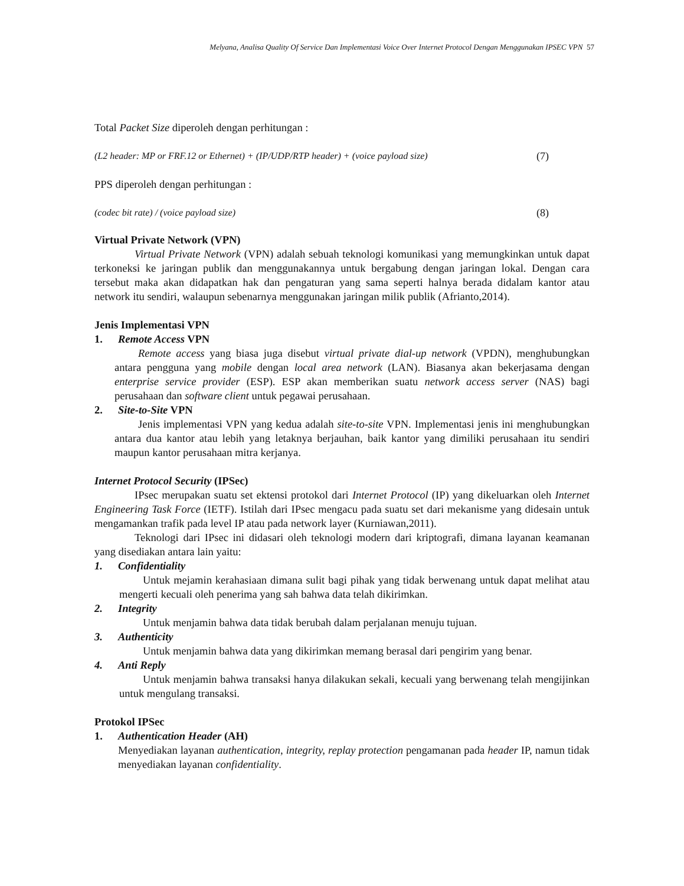Melyana, Analisa Quality Of Service Dan Implementasi Voice Over Internet Protocol Dengan Menggunakan IPSEC VPN 57
Total Packet Size diperoleh dengan perhitungan :
(L2 header: MP or FRF.12 or Ethernet) + (IP/UDP/RTP header) + (voice payload size) (7)
PPS diperoleh dengan perhitungan :
(codec bit rate) / (voice payload size) (8)
Virtual Private Network (VPN)
Virtual Private Network (VPN) adalah sebuah teknologi komunikasi yang memungkinkan untuk dapat terkoneksi ke jaringan publik dan menggunakannya untuk bergabung dengan jaringan lokal. Dengan cara tersebut maka akan didapatkan hak dan pengaturan yang sama seperti halnya berada didalam kantor atau network itu sendiri, walaupun sebenarnya menggunakan jaringan milik publik (Afrianto,2014).
Jenis Implementasi VPN
1. Remote Access VPN
Remote access yang biasa juga disebut virtual private dial-up network (VPDN), menghubungkan antara pengguna yang mobile dengan local area network (LAN). Biasanya akan bekerjasama dengan enterprise service provider (ESP). ESP akan memberikan suatu network access server (NAS) bagi perusahaan dan software client untuk pegawai perusahaan.
2. Site-to-Site VPN
Jenis implementasi VPN yang kedua adalah site-to-site VPN. Implementasi jenis ini menghubungkan antara dua kantor atau lebih yang letaknya berjauhan, baik kantor yang dimiliki perusahaan itu sendiri maupun kantor perusahaan mitra kerjanya.
Internet Protocol Security (IPSec)
IPsec merupakan suatu set ektensi protokol dari Internet Protocol (IP) yang dikeluarkan oleh Internet Engineering Task Force (IETF). Istilah dari IPsec mengacu pada suatu set dari mekanisme yang didesain untuk mengamankan trafik pada level IP atau pada network layer (Kurniawan,2011).
Teknologi dari IPsec ini didasari oleh teknologi modern dari kriptografi, dimana layanan keamanan yang disediakan antara lain yaitu:
1. Confidentiality
Untuk mejamin kerahasiaan dimana sulit bagi pihak yang tidak berwenang untuk dapat melihat atau mengerti kecuali oleh penerima yang sah bahwa data telah dikirimkan.
2. Integrity
Untuk menjamin bahwa data tidak berubah dalam perjalanan menuju tujuan.
3. Authenticity
Untuk menjamin bahwa data yang dikirimkan memang berasal dari pengirim yang benar.
4. Anti Reply
Untuk menjamin bahwa transaksi hanya dilakukan sekali, kecuali yang berwenang telah mengijinkan untuk mengulang transaksi.
Protokol IPSec
1. Authentication Header (AH)
Menyediakan layanan authentication, integrity, replay protection pengamanan pada header IP, namun tidak menyediakan layanan confidentiality.